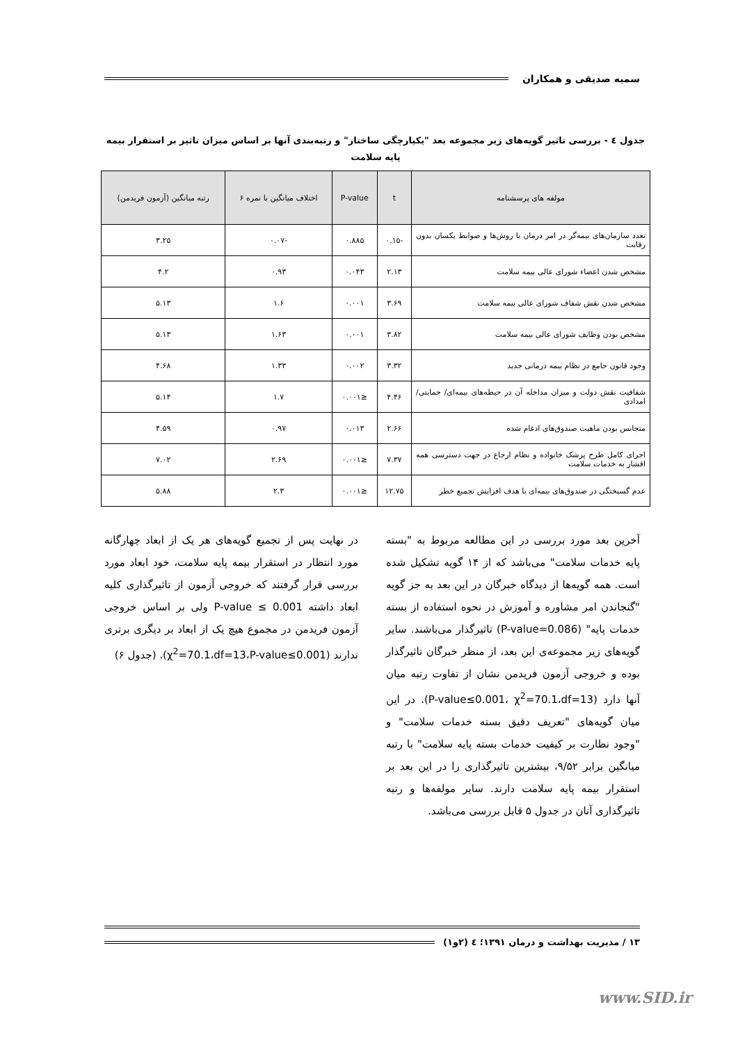سمیه صدیقی و همکاران
جدول ٤ - بررسی تاثیر گویه‌های زیر مجموعه بعد "یکپارچگی ساختار" و رتبه‌بندی آنها بر اساس میزان تاثیر بر استقرار بیمه پایه سلامت
| مولفه های پرسشنامه | t | P-value | اختلاف میانگین با نمره ۶ | رتبه میانگین (آزمون فریدمن) |
| --- | --- | --- | --- | --- |
| تعدد سازمان‌های بیمه‌گر در امر درمان با روش‌ها و ضوابط یکسان بدون رقابت | -۰.۱۵ | ۰.۸۸۵ | -۰.۰۷ | ۳.۲۵ |
| مشخص شدن اعضاء شورای عالی بیمه سلامت | ۲.۱۳ | ۰.۰۴۳ | ۰.۹۳ | ۴.۲ |
| مشخص شدن نقش شفاف شورای عالی بیمه سلامت | ۳.۶۹ | ۰.۰۰۱ | ۱.۶ | ۵.۱۳ |
| مشخص بودن وظایف شورای عالی بیمه سلامت | ۳.۸۲ | ۰.۰۰۱ | ۱.۶۳ | ۵.۱۳ |
| وجود قانون جامع در نظام بیمه درمانی جدید | ۳.۳۲ | ۰.۰۰۲ | ۱.۳۳ | ۴.۶۸ |
| شفافیت نقش دولت و میزان مداخله آن در حیطه‌های بیمه‌ای/ حمایتی/ امدادی | ۴.۴۶ | ≤۰.۰۰۱ | ۱.۷ | ۵.۱۴ |
| متجانس بودن ماهیت صندوق‌های ادغام شده | ۲.۶۶ | ۰.۰۱۳ | ۰.۹۷ | ۴.۵۹ |
| اجرای کامل طرح پزشک خانواده و نظام ارجاع در جهت دسترسی همه اقشار به خدمات سلامت | ۷.۳۷ | ≤۰.۰۰۱ | ۲.۶۹ | ۷.۰۲ |
| عدم گسیختگی در صندوق‌های بیمه‌ای با هدف افزایش تجمیع خطر | ۱۲.۷۵ | ≤۰.۰۰۱ | ۲.۳ | ۵.۸۸ |
آخرین بعد مورد بررسی در این مطالعه مربوط به "بسته پایه خدمات سلامت" می‌باشد که از ۱۴ گویه تشکیل شده است. همه گویه‌ها از دیدگاه خبرگان در این بعد به جز گویه "گنجاندن امر مشاوره و آموزش در نحوه استفاده از بسته خدمات پایه" (P-value=0.086) تاثیرگذار می‌باشند. سایر گویه‌های زیر مجموعه‌ی این بعد، از منظر خبرگان تاثیرگذار بوده و خروجی آزمون فریدمن نشان از تفاوت رتبه میان آنها دارد (P-value≤0.001، χ<sup>2</sup>=70.1،df=13). در این میان گویه‌های "تعریف دقیق بسته خدمات سلامت" و "وجود نظارت بر کیفیت خدمات بسته پایه سلامت" با رتبه میانگین برابر ۹/۵۲، بیشترین تاثیرگذاری را در این بعد بر استقرار بیمه پایه سلامت دارند. سایر مولفه‌ها و رتبه تاثیرگذاری آنان در جدول ۵ قابل بررسی می‌باشد.
در نهایت پس از تجمیع گویه‌های هر یک از ابعاد چهارگانه مورد انتظار در استقرار بیمه پایه سلامت، خود ابعاد مورد بررسی قرار گرفتند که خروجی آزمون از تاثیرگذاری کلیه ابعاد داشته P-value ≤ 0.001 ولی بر اساس خروجی آزمون فریدمن در مجموع هیچ یک از ابعاد بر دیگری برتری ندارند (χ<sup>2</sup>=70.1،df=13،P-value≤0.001). (جدول ۶)
۱۳ / مدیریت بهداشت و درمان ۱۳۹۱؛ ٤ (۲و۱)
www.SID.ir